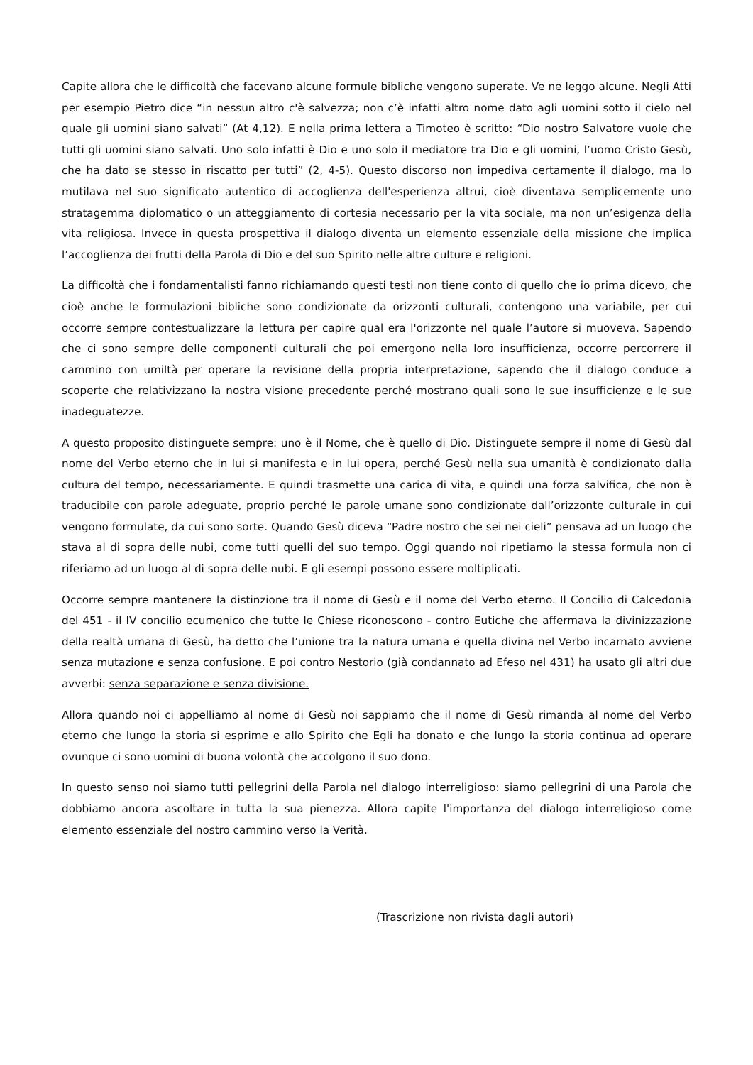Capite allora che le difficoltà che facevano alcune formule bibliche vengono superate. Ve ne leggo alcune. Negli Atti per esempio Pietro dice “in nessun altro c'è salvezza; non c’è infatti altro nome dato agli uomini sotto il cielo nel quale gli uomini siano salvati” (At 4,12). E nella prima lettera a Timoteo è scritto: “Dio nostro Salvatore vuole che tutti gli uomini siano salvati. Uno solo infatti è Dio e uno solo il mediatore tra Dio e gli uomini, l’uomo Cristo Gesù, che ha dato se stesso in riscatto per tutti” (2, 4-5). Questo discorso non impediva certamente il dialogo, ma lo mutilava nel suo significato autentico di accoglienza dell'esperienza altrui, cioè diventava semplicemente uno stratagemma diplomatico o un atteggiamento di cortesia necessario per la vita sociale, ma non un’esigenza della vita religiosa. Invece in questa prospettiva il dialogo diventa un elemento essenziale della missione che implica l’accoglienza dei frutti della Parola di Dio e del suo Spirito nelle altre culture e religioni.
La difficoltà che i fondamentalisti fanno richiamando questi testi non tiene conto di quello che io prima dicevo, che cioè anche le formulazioni bibliche sono condizionate da orizzonti culturali, contengono una variabile, per cui occorre sempre contestualizzare la lettura per capire qual era l'orizzonte nel quale l’autore si muoveva. Sapendo che ci sono sempre delle componenti culturali che poi emergono nella loro insufficienza, occorre percorrere il cammino con umiltà per operare la revisione della propria interpretazione, sapendo che il dialogo conduce a scoperte che relativizzano la nostra visione precedente perché mostrano quali sono le sue insufficienze e le sue inadeguatezze.
A questo proposito distinguete sempre: uno è il Nome, che è quello di Dio. Distinguete sempre il nome di Gesù dal nome del Verbo eterno che in lui si manifesta e in lui opera, perché Gesù nella sua umanità è condizionato dalla cultura del tempo, necessariamente. E quindi trasmette una carica di vita, e quindi una forza salvifica, che non è traducibile con parole adeguate, proprio perché le parole umane sono condizionate dall’orizzonte culturale in cui vengono formulate, da cui sono sorte. Quando Gesù diceva “Padre nostro che sei nei cieli” pensava ad un luogo che stava al di sopra delle nubi, come tutti quelli del suo tempo. Oggi quando noi ripetiamo la stessa formula non ci riferiamo ad un luogo al di sopra delle nubi. E gli esempi possono essere moltiplicati.
Occorre sempre mantenere la distinzione tra il nome di Gesù e il nome del Verbo eterno. Il Concilio di Calcedonia del 451 - il IV concilio ecumenico che tutte le Chiese riconoscono - contro Eutiche che affermava la divinizzazione della realtà umana di Gesù, ha detto che l’unione tra la natura umana e quella divina nel Verbo incarnato avviene senza mutazione e senza confusione. E poi contro Nestorio (già condannato ad Efeso nel 431) ha usato gli altri due avverbi: senza separazione e senza divisione.
Allora quando noi ci appelliamo al nome di Gesù noi sappiamo che il nome di Gesù rimanda al nome del Verbo eterno che lungo la storia si esprime e allo Spirito che Egli ha donato e che lungo la storia continua ad operare ovunque ci sono uomini di buona volontà che accolgono il suo dono.
In questo senso noi siamo tutti pellegrini della Parola nel dialogo interreligioso: siamo pellegrini di una Parola che dobbiamo ancora ascoltare in tutta la sua pienezza. Allora capite l'importanza del dialogo interreligioso come elemento essenziale del nostro cammino verso la Verità.
(Trascrizione non rivista dagli autori)